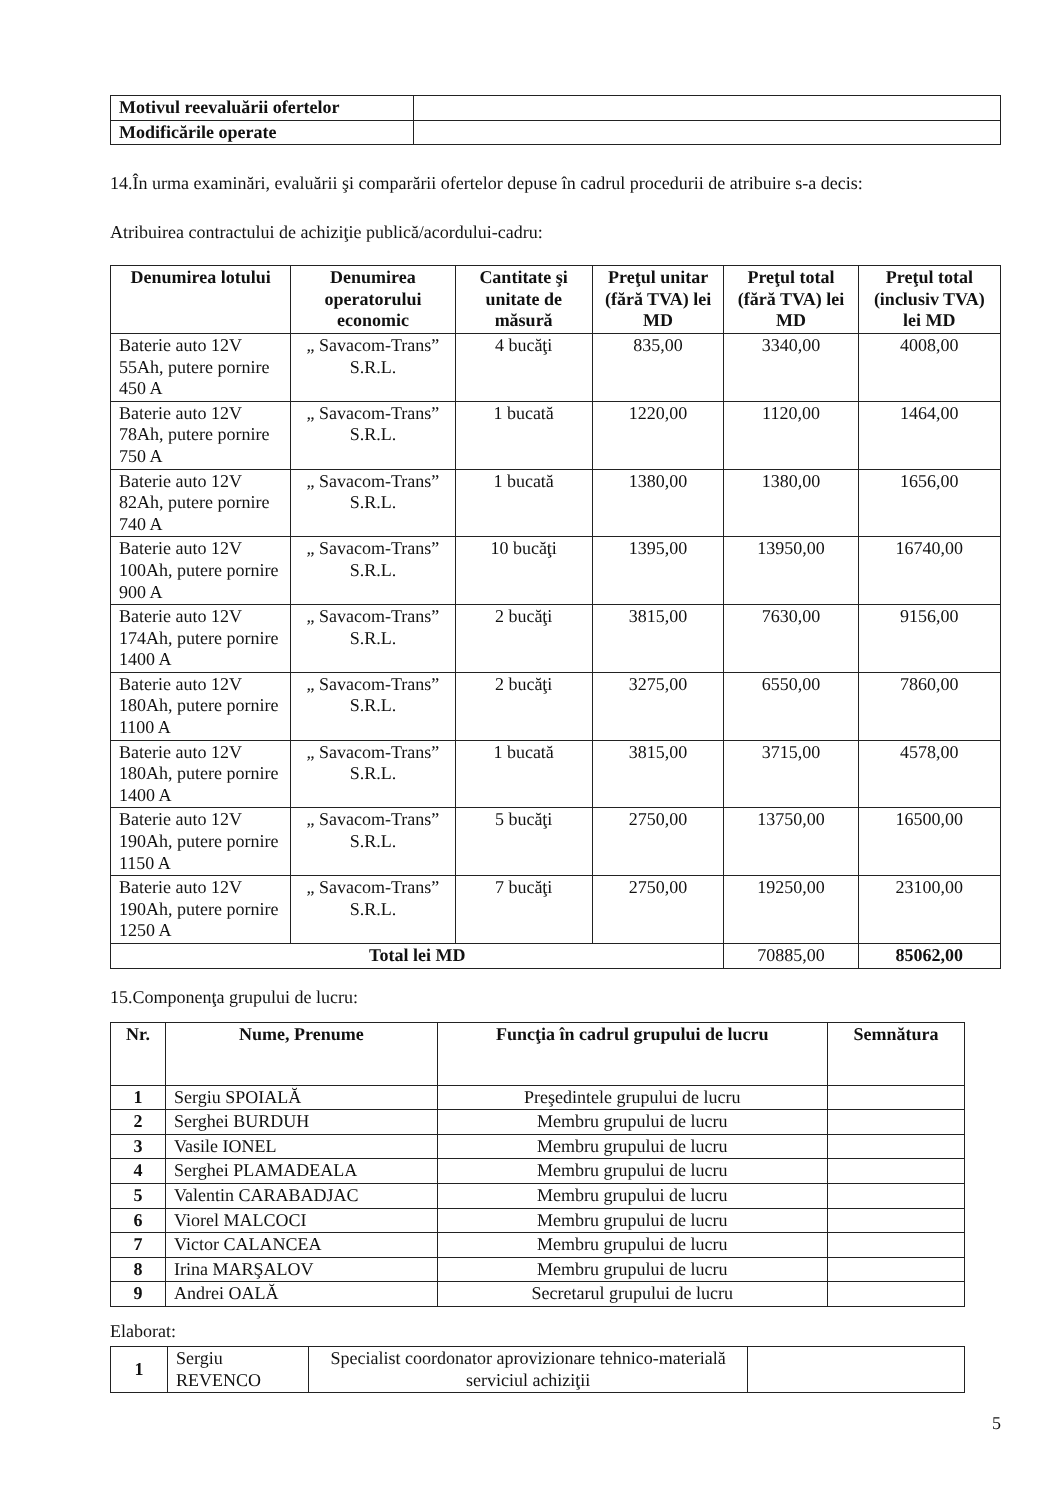| Motivul reevaluării ofertelor | |
| Modificările operate | |
14.În urma examinări, evaluării şi comparării ofertelor depuse în cadrul procedurii de atribuire s-a decis:
Atribuirea contractului de achiziţie publică/acordului-cadru:
| Denumirea lotului | Denumirea operatorului economic | Cantitate şi unitate de măsură | Preţul unitar (fără TVA) lei MD | Preţul total (fără TVA) lei MD | Preţul total (inclusiv TVA) lei MD |
| --- | --- | --- | --- | --- | --- |
| Baterie auto 12V 55Ah, putere pornire 450 A | „ Savacom-Trans” S.R.L. | 4 bucăţi | 835,00 | 3340,00 | 4008,00 |
| Baterie auto 12V 78Ah, putere pornire 750 A | „ Savacom-Trans” S.R.L. | 1 bucată | 1220,00 | 1120,00 | 1464,00 |
| Baterie auto 12V 82Ah, putere pornire 740 A | „ Savacom-Trans” S.R.L. | 1 bucată | 1380,00 | 1380,00 | 1656,00 |
| Baterie auto 12V 100Ah, putere pornire 900 A | „ Savacom-Trans” S.R.L. | 10 bucăţi | 1395,00 | 13950,00 | 16740,00 |
| Baterie auto 12V 174Ah, putere pornire 1400 A | „ Savacom-Trans” S.R.L. | 2 bucăţi | 3815,00 | 7630,00 | 9156,00 |
| Baterie auto 12V 180Ah, putere pornire 1100 A | „ Savacom-Trans” S.R.L. | 2 bucăţi | 3275,00 | 6550,00 | 7860,00 |
| Baterie auto 12V 180Ah, putere pornire 1400 A | „ Savacom-Trans” S.R.L. | 1 bucată | 3815,00 | 3715,00 | 4578,00 |
| Baterie auto 12V 190Ah, putere pornire 1150 A | „ Savacom-Trans” S.R.L. | 5 bucăţi | 2750,00 | 13750,00 | 16500,00 |
| Baterie auto 12V 190Ah, putere pornire 1250 A | „ Savacom-Trans” S.R.L. | 7 bucăţi | 2750,00 | 19250,00 | 23100,00 |
| Total lei MD | | | | 70885,00 | 85062,00 |
15.Componenţa grupului de lucru:
| Nr. | Nume, Prenume | Funcţia în cadrul grupului de lucru | Semnătura |
| --- | --- | --- | --- |
| 1 | Sergiu SPOIALĂ | Preşedintele grupului de lucru | |
| 2 | Serghei BURDUH | Membru grupului de lucru | |
| 3 | Vasile IONEL | Membru grupului de lucru | |
| 4 | Serghei PLAMADEALA | Membru grupului de lucru | |
| 5 | Valentin CARABADJAC | Membru grupului de lucru | |
| 6 | Viorel MALCOCI | Membru grupului de lucru | |
| 7 | Victor CALANCEA | Membru grupului de lucru | |
| 8 | Irina MARŞALOV | Membru grupului de lucru | |
| 9 | Andrei OALĂ | Secretarul grupului de lucru | |
Elaborat:
| 1 | Sergiu REVENCO | Specialist coordonator aprovizionare tehnico-materială serviciul achiziţii | |
5